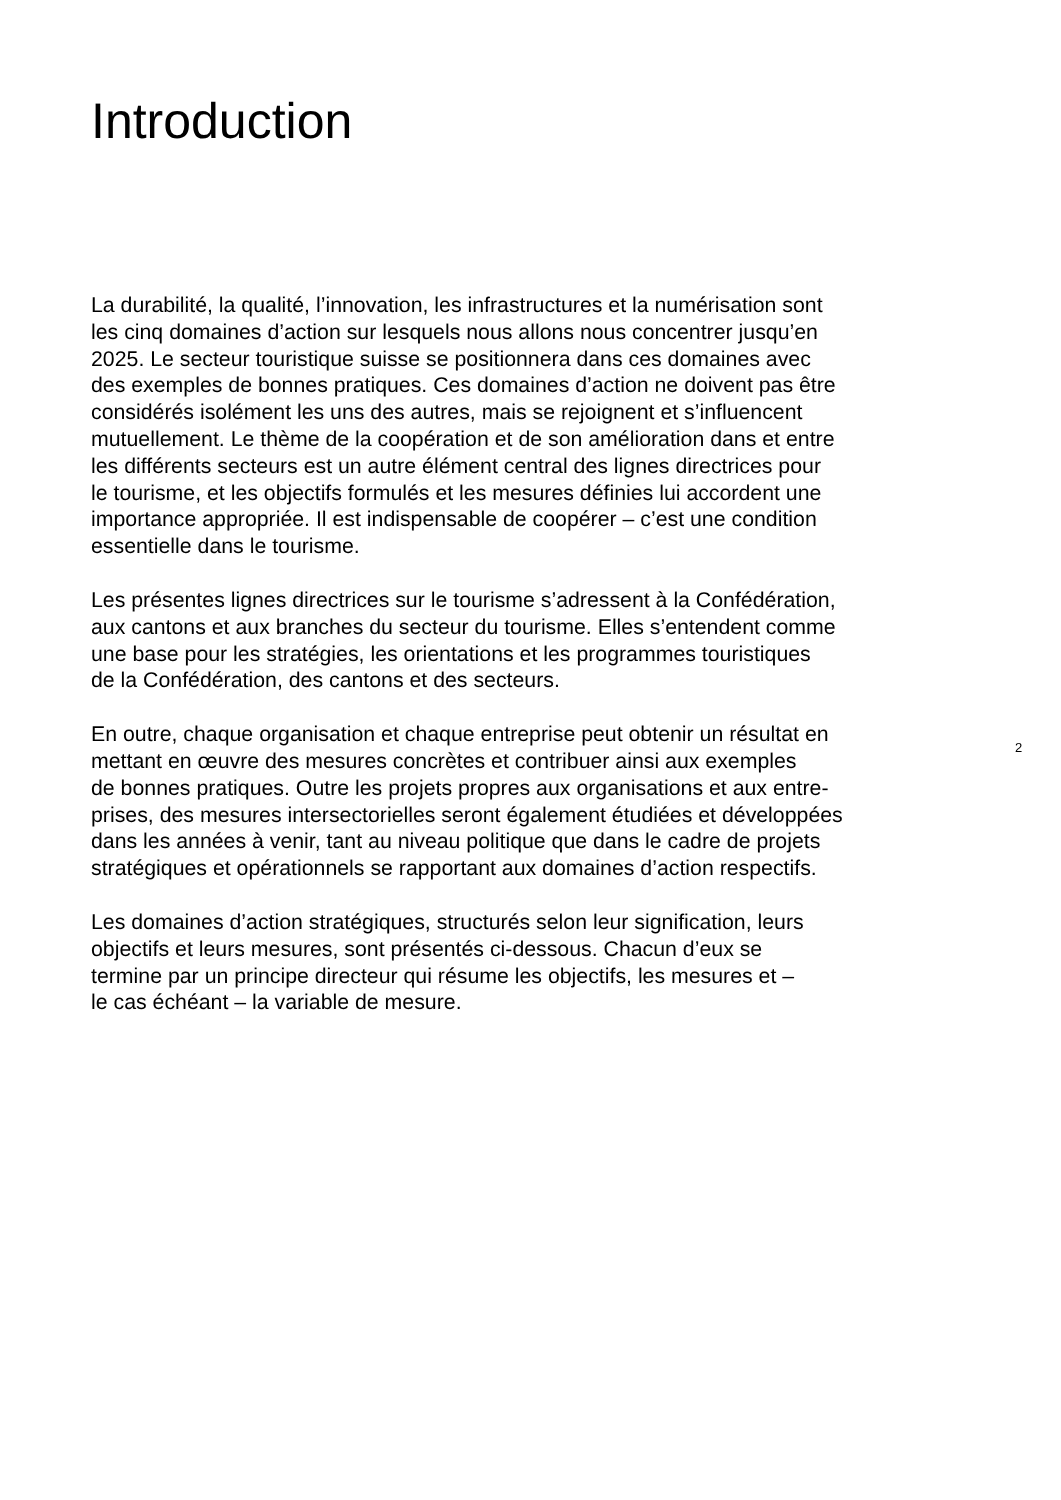Introduction
La durabilité, la qualité, l’innovation, les infrastructures et la numérisation sont
les cinq domaines d’action sur lesquels nous allons nous concentrer jusqu’en
2025. Le secteur touristique suisse se positionnera dans ces domaines avec
des exemples de bonnes pratiques. Ces domaines d’action ne doivent pas être
considérés isolément les uns des autres, mais se rejoignent et s’influencent
mutuellement. Le thème de la coopération et de son amélioration dans et entre
les différents secteurs est un autre élément central des lignes directrices pour
le tourisme, et les objectifs formulés et les mesures définies lui accordent une
importance appropriée. Il est indispensable de coopérer – c’est une condition
essentielle dans le tourisme.
Les présentes lignes directrices sur le tourisme s’adressent à la Confédération,
aux cantons et aux branches du secteur du tourisme. Elles s’entendent comme
une base pour les stratégies, les orientations et les programmes touristiques
de la Confédération, des cantons et des secteurs.
En outre, chaque organisation et chaque entreprise peut obtenir un résultat en
mettant en œuvre des mesures concrètes et contribuer ainsi aux exemples
de bonnes pratiques. Outre les projets propres aux organisations et aux entre-
prises, des mesures intersectorielles seront également étudiées et développées
dans les années à venir, tant au niveau politique que dans le cadre de projets
stratégiques et opérationnels se rapportant aux domaines d’action respectifs.
Les domaines d’action stratégiques, structurés selon leur signification, leurs
objectifs et leurs mesures, sont présentés ci-dessous. Chacun d’eux se
termine par un principe directeur qui résume les objectifs, les mesures et –
le cas échéant – la variable de mesure.
2